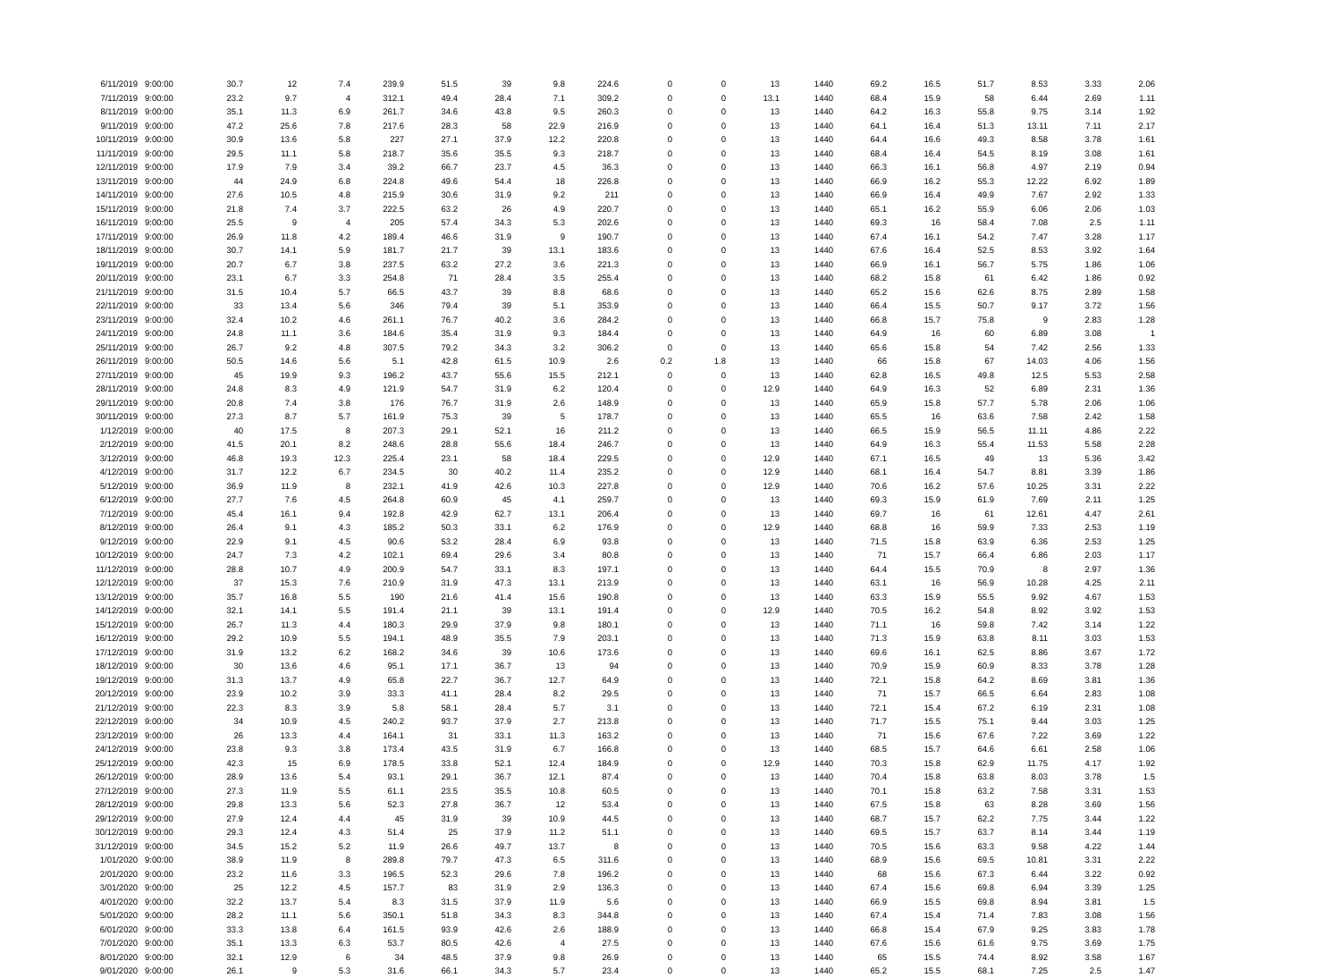| 6/11/2019 | 9:00:00 | 30.7 | 12 | 7.4 | 239.9 | 51.5 | 39 | 9.8 | 224.6 | 0 | 0 | 13 | 1440 | 69.2 | 16.5 | 51.7 | 8.53 | 3.33 | 2.06 |
| 7/11/2019 | 9:00:00 | 23.2 | 9.7 | 4 | 312.1 | 49.4 | 28.4 | 7.1 | 309.2 | 0 | 0 | 13.1 | 1440 | 68.4 | 15.9 | 58 | 6.44 | 2.69 | 1.11 |
| 8/11/2019 | 9:00:00 | 35.1 | 11.3 | 6.9 | 261.7 | 34.6 | 43.8 | 9.5 | 260.3 | 0 | 0 | 13 | 1440 | 64.2 | 16.3 | 55.8 | 9.75 | 3.14 | 1.92 |
| 9/11/2019 | 9:00:00 | 47.2 | 25.6 | 7.8 | 217.6 | 28.3 | 58 | 22.9 | 216.9 | 0 | 0 | 13 | 1440 | 64.1 | 16.4 | 51.3 | 13.11 | 7.11 | 2.17 |
| 10/11/2019 | 9:00:00 | 30.9 | 13.6 | 5.8 | 227 | 27.1 | 37.9 | 12.2 | 220.8 | 0 | 0 | 13 | 1440 | 64.4 | 16.6 | 49.3 | 8.58 | 3.78 | 1.61 |
| 11/11/2019 | 9:00:00 | 29.5 | 11.1 | 5.8 | 218.7 | 35.6 | 35.5 | 9.3 | 218.7 | 0 | 0 | 13 | 1440 | 68.4 | 16.4 | 54.5 | 8.19 | 3.08 | 1.61 |
| 12/11/2019 | 9:00:00 | 17.9 | 7.9 | 3.4 | 39.2 | 66.7 | 23.7 | 4.5 | 36.3 | 0 | 0 | 13 | 1440 | 66.3 | 16.1 | 56.8 | 4.97 | 2.19 | 0.94 |
| 13/11/2019 | 9:00:00 | 44 | 24.9 | 6.8 | 224.8 | 49.6 | 54.4 | 18 | 226.8 | 0 | 0 | 13 | 1440 | 66.9 | 16.2 | 55.3 | 12.22 | 6.92 | 1.89 |
| 14/11/2019 | 9:00:00 | 27.6 | 10.5 | 4.8 | 215.9 | 30.6 | 31.9 | 9.2 | 211 | 0 | 0 | 13 | 1440 | 66.9 | 16.4 | 49.9 | 7.67 | 2.92 | 1.33 |
| 15/11/2019 | 9:00:00 | 21.8 | 7.4 | 3.7 | 222.5 | 63.2 | 26 | 4.9 | 220.7 | 0 | 0 | 13 | 1440 | 65.1 | 16.2 | 55.9 | 6.06 | 2.06 | 1.03 |
| 16/11/2019 | 9:00:00 | 25.5 | 9 | 4 | 205 | 57.4 | 34.3 | 5.3 | 202.6 | 0 | 0 | 13 | 1440 | 69.3 | 16 | 58.4 | 7.08 | 2.5 | 1.11 |
| 17/11/2019 | 9:00:00 | 26.9 | 11.8 | 4.2 | 189.4 | 46.6 | 31.9 | 9 | 190.7 | 0 | 0 | 13 | 1440 | 67.4 | 16.1 | 54.2 | 7.47 | 3.28 | 1.17 |
| 18/11/2019 | 9:00:00 | 30.7 | 14.1 | 5.9 | 181.7 | 21.7 | 39 | 13.1 | 183.6 | 0 | 0 | 13 | 1440 | 67.6 | 16.4 | 52.5 | 8.53 | 3.92 | 1.64 |
| 19/11/2019 | 9:00:00 | 20.7 | 6.7 | 3.8 | 237.5 | 63.2 | 27.2 | 3.6 | 221.3 | 0 | 0 | 13 | 1440 | 66.9 | 16.1 | 56.7 | 5.75 | 1.86 | 1.06 |
| 20/11/2019 | 9:00:00 | 23.1 | 6.7 | 3.3 | 254.8 | 71 | 28.4 | 3.5 | 255.4 | 0 | 0 | 13 | 1440 | 68.2 | 15.8 | 61 | 6.42 | 1.86 | 0.92 |
| 21/11/2019 | 9:00:00 | 31.5 | 10.4 | 5.7 | 66.5 | 43.7 | 39 | 8.8 | 68.6 | 0 | 0 | 13 | 1440 | 65.2 | 15.6 | 62.6 | 8.75 | 2.89 | 1.58 |
| 22/11/2019 | 9:00:00 | 33 | 13.4 | 5.6 | 346 | 79.4 | 39 | 5.1 | 353.9 | 0 | 0 | 13 | 1440 | 66.4 | 15.5 | 50.7 | 9.17 | 3.72 | 1.56 |
| 23/11/2019 | 9:00:00 | 32.4 | 10.2 | 4.6 | 261.1 | 76.7 | 40.2 | 3.6 | 284.2 | 0 | 0 | 13 | 1440 | 66.8 | 15.7 | 75.8 | 9 | 2.83 | 1.28 |
| 24/11/2019 | 9:00:00 | 24.8 | 11.1 | 3.6 | 184.6 | 35.4 | 31.9 | 9.3 | 184.4 | 0 | 0 | 13 | 1440 | 64.9 | 16 | 60 | 6.89 | 3.08 | 1 |
| 25/11/2019 | 9:00:00 | 26.7 | 9.2 | 4.8 | 307.5 | 79.2 | 34.3 | 3.2 | 306.2 | 0 | 0 | 13 | 1440 | 65.6 | 15.8 | 54 | 7.42 | 2.56 | 1.33 |
| 26/11/2019 | 9:00:00 | 50.5 | 14.6 | 5.6 | 5.1 | 42.8 | 61.5 | 10.9 | 2.6 | 0.2 | 1.8 | 13 | 1440 | 66 | 15.8 | 67 | 14.03 | 4.06 | 1.56 |
| 27/11/2019 | 9:00:00 | 45 | 19.9 | 9.3 | 196.2 | 43.7 | 55.6 | 15.5 | 212.1 | 0 | 0 | 13 | 1440 | 62.8 | 16.5 | 49.8 | 12.5 | 5.53 | 2.58 |
| 28/11/2019 | 9:00:00 | 24.8 | 8.3 | 4.9 | 121.9 | 54.7 | 31.9 | 6.2 | 120.4 | 0 | 0 | 12.9 | 1440 | 64.9 | 16.3 | 52 | 6.89 | 2.31 | 1.36 |
| 29/11/2019 | 9:00:00 | 20.8 | 7.4 | 3.8 | 176 | 76.7 | 31.9 | 2.6 | 148.9 | 0 | 0 | 13 | 1440 | 65.9 | 15.8 | 57.7 | 5.78 | 2.06 | 1.06 |
| 30/11/2019 | 9:00:00 | 27.3 | 8.7 | 5.7 | 161.9 | 75.3 | 39 | 5 | 178.7 | 0 | 0 | 13 | 1440 | 65.5 | 16 | 63.6 | 7.58 | 2.42 | 1.58 |
| 1/12/2019 | 9:00:00 | 40 | 17.5 | 8 | 207.3 | 29.1 | 52.1 | 16 | 211.2 | 0 | 0 | 13 | 1440 | 66.5 | 15.9 | 56.5 | 11.11 | 4.86 | 2.22 |
| 2/12/2019 | 9:00:00 | 41.5 | 20.1 | 8.2 | 248.6 | 28.8 | 55.6 | 18.4 | 246.7 | 0 | 0 | 13 | 1440 | 64.9 | 16.3 | 55.4 | 11.53 | 5.58 | 2.28 |
| 3/12/2019 | 9:00:00 | 46.8 | 19.3 | 12.3 | 225.4 | 23.1 | 58 | 18.4 | 229.5 | 0 | 0 | 12.9 | 1440 | 67.1 | 16.5 | 49 | 13 | 5.36 | 3.42 |
| 4/12/2019 | 9:00:00 | 31.7 | 12.2 | 6.7 | 234.5 | 30 | 40.2 | 11.4 | 235.2 | 0 | 0 | 12.9 | 1440 | 68.1 | 16.4 | 54.7 | 8.81 | 3.39 | 1.86 |
| 5/12/2019 | 9:00:00 | 36.9 | 11.9 | 8 | 232.1 | 41.9 | 42.6 | 10.3 | 227.8 | 0 | 0 | 12.9 | 1440 | 70.6 | 16.2 | 57.6 | 10.25 | 3.31 | 2.22 |
| 6/12/2019 | 9:00:00 | 27.7 | 7.6 | 4.5 | 264.8 | 60.9 | 45 | 4.1 | 259.7 | 0 | 0 | 13 | 1440 | 69.3 | 15.9 | 61.9 | 7.69 | 2.11 | 1.25 |
| 7/12/2019 | 9:00:00 | 45.4 | 16.1 | 9.4 | 192.8 | 42.9 | 62.7 | 13.1 | 206.4 | 0 | 0 | 13 | 1440 | 69.7 | 16 | 61 | 12.61 | 4.47 | 2.61 |
| 8/12/2019 | 9:00:00 | 26.4 | 9.1 | 4.3 | 185.2 | 50.3 | 33.1 | 6.2 | 176.9 | 0 | 0 | 12.9 | 1440 | 68.8 | 16 | 59.9 | 7.33 | 2.53 | 1.19 |
| 9/12/2019 | 9:00:00 | 22.9 | 9.1 | 4.5 | 90.6 | 53.2 | 28.4 | 6.9 | 93.8 | 0 | 0 | 13 | 1440 | 71.5 | 15.8 | 63.9 | 6.36 | 2.53 | 1.25 |
| 10/12/2019 | 9:00:00 | 24.7 | 7.3 | 4.2 | 102.1 | 69.4 | 29.6 | 3.4 | 80.8 | 0 | 0 | 13 | 1440 | 71 | 15.7 | 66.4 | 6.86 | 2.03 | 1.17 |
| 11/12/2019 | 9:00:00 | 28.8 | 10.7 | 4.9 | 200.9 | 54.7 | 33.1 | 8.3 | 197.1 | 0 | 0 | 13 | 1440 | 64.4 | 15.5 | 70.9 | 8 | 2.97 | 1.36 |
| 12/12/2019 | 9:00:00 | 37 | 15.3 | 7.6 | 210.9 | 31.9 | 47.3 | 13.1 | 213.9 | 0 | 0 | 13 | 1440 | 63.1 | 16 | 56.9 | 10.28 | 4.25 | 2.11 |
| 13/12/2019 | 9:00:00 | 35.7 | 16.8 | 5.5 | 190 | 21.6 | 41.4 | 15.6 | 190.8 | 0 | 0 | 13 | 1440 | 63.3 | 15.9 | 55.5 | 9.92 | 4.67 | 1.53 |
| 14/12/2019 | 9:00:00 | 32.1 | 14.1 | 5.5 | 191.4 | 21.1 | 39 | 13.1 | 191.4 | 0 | 0 | 12.9 | 1440 | 70.5 | 16.2 | 54.8 | 8.92 | 3.92 | 1.53 |
| 15/12/2019 | 9:00:00 | 26.7 | 11.3 | 4.4 | 180.3 | 29.9 | 37.9 | 9.8 | 180.1 | 0 | 0 | 13 | 1440 | 71.1 | 16 | 59.8 | 7.42 | 3.14 | 1.22 |
| 16/12/2019 | 9:00:00 | 29.2 | 10.9 | 5.5 | 194.1 | 48.9 | 35.5 | 7.9 | 203.1 | 0 | 0 | 13 | 1440 | 71.3 | 15.9 | 63.8 | 8.11 | 3.03 | 1.53 |
| 17/12/2019 | 9:00:00 | 31.9 | 13.2 | 6.2 | 168.2 | 34.6 | 39 | 10.6 | 173.6 | 0 | 0 | 13 | 1440 | 69.6 | 16.1 | 62.5 | 8.86 | 3.67 | 1.72 |
| 18/12/2019 | 9:00:00 | 30 | 13.6 | 4.6 | 95.1 | 17.1 | 36.7 | 13 | 94 | 0 | 0 | 13 | 1440 | 70.9 | 15.9 | 60.9 | 8.33 | 3.78 | 1.28 |
| 19/12/2019 | 9:00:00 | 31.3 | 13.7 | 4.9 | 65.8 | 22.7 | 36.7 | 12.7 | 64.9 | 0 | 0 | 13 | 1440 | 72.1 | 15.8 | 64.2 | 8.69 | 3.81 | 1.36 |
| 20/12/2019 | 9:00:00 | 23.9 | 10.2 | 3.9 | 33.3 | 41.1 | 28.4 | 8.2 | 29.5 | 0 | 0 | 13 | 1440 | 71 | 15.7 | 66.5 | 6.64 | 2.83 | 1.08 |
| 21/12/2019 | 9:00:00 | 22.3 | 8.3 | 3.9 | 5.8 | 58.1 | 28.4 | 5.7 | 3.1 | 0 | 0 | 13 | 1440 | 72.1 | 15.4 | 67.2 | 6.19 | 2.31 | 1.08 |
| 22/12/2019 | 9:00:00 | 34 | 10.9 | 4.5 | 240.2 | 93.7 | 37.9 | 2.7 | 213.8 | 0 | 0 | 13 | 1440 | 71.7 | 15.5 | 75.1 | 9.44 | 3.03 | 1.25 |
| 23/12/2019 | 9:00:00 | 26 | 13.3 | 4.4 | 164.1 | 31 | 33.1 | 11.3 | 163.2 | 0 | 0 | 13 | 1440 | 71 | 15.6 | 67.6 | 7.22 | 3.69 | 1.22 |
| 24/12/2019 | 9:00:00 | 23.8 | 9.3 | 3.8 | 173.4 | 43.5 | 31.9 | 6.7 | 166.8 | 0 | 0 | 13 | 1440 | 68.5 | 15.7 | 64.6 | 6.61 | 2.58 | 1.06 |
| 25/12/2019 | 9:00:00 | 42.3 | 15 | 6.9 | 178.5 | 33.8 | 52.1 | 12.4 | 184.9 | 0 | 0 | 12.9 | 1440 | 70.3 | 15.8 | 62.9 | 11.75 | 4.17 | 1.92 |
| 26/12/2019 | 9:00:00 | 28.9 | 13.6 | 5.4 | 93.1 | 29.1 | 36.7 | 12.1 | 87.4 | 0 | 0 | 13 | 1440 | 70.4 | 15.8 | 63.8 | 8.03 | 3.78 | 1.5 |
| 27/12/2019 | 9:00:00 | 27.3 | 11.9 | 5.5 | 61.1 | 23.5 | 35.5 | 10.8 | 60.5 | 0 | 0 | 13 | 1440 | 70.1 | 15.8 | 63.2 | 7.58 | 3.31 | 1.53 |
| 28/12/2019 | 9:00:00 | 29.8 | 13.3 | 5.6 | 52.3 | 27.8 | 36.7 | 12 | 53.4 | 0 | 0 | 13 | 1440 | 67.5 | 15.8 | 63 | 8.28 | 3.69 | 1.56 |
| 29/12/2019 | 9:00:00 | 27.9 | 12.4 | 4.4 | 45 | 31.9 | 39 | 10.9 | 44.5 | 0 | 0 | 13 | 1440 | 68.7 | 15.7 | 62.2 | 7.75 | 3.44 | 1.22 |
| 30/12/2019 | 9:00:00 | 29.3 | 12.4 | 4.3 | 51.4 | 25 | 37.9 | 11.2 | 51.1 | 0 | 0 | 13 | 1440 | 69.5 | 15.7 | 63.7 | 8.14 | 3.44 | 1.19 |
| 31/12/2019 | 9:00:00 | 34.5 | 15.2 | 5.2 | 11.9 | 26.6 | 49.7 | 13.7 | 8 | 0 | 0 | 13 | 1440 | 70.5 | 15.6 | 63.3 | 9.58 | 4.22 | 1.44 |
| 1/01/2020 | 9:00:00 | 38.9 | 11.9 | 8 | 289.8 | 79.7 | 47.3 | 6.5 | 311.6 | 0 | 0 | 13 | 1440 | 68.9 | 15.6 | 69.5 | 10.81 | 3.31 | 2.22 |
| 2/01/2020 | 9:00:00 | 23.2 | 11.6 | 3.3 | 196.5 | 52.3 | 29.6 | 7.8 | 196.2 | 0 | 0 | 13 | 1440 | 68 | 15.6 | 67.3 | 6.44 | 3.22 | 0.92 |
| 3/01/2020 | 9:00:00 | 25 | 12.2 | 4.5 | 157.7 | 83 | 31.9 | 2.9 | 136.3 | 0 | 0 | 13 | 1440 | 67.4 | 15.6 | 69.8 | 6.94 | 3.39 | 1.25 |
| 4/01/2020 | 9:00:00 | 32.2 | 13.7 | 5.4 | 8.3 | 31.5 | 37.9 | 11.9 | 5.6 | 0 | 0 | 13 | 1440 | 66.9 | 15.5 | 69.8 | 8.94 | 3.81 | 1.5 |
| 5/01/2020 | 9:00:00 | 28.2 | 11.1 | 5.6 | 350.1 | 51.8 | 34.3 | 8.3 | 344.8 | 0 | 0 | 13 | 1440 | 67.4 | 15.4 | 71.4 | 7.83 | 3.08 | 1.56 |
| 6/01/2020 | 9:00:00 | 33.3 | 13.8 | 6.4 | 161.5 | 93.9 | 42.6 | 2.6 | 188.9 | 0 | 0 | 13 | 1440 | 66.8 | 15.4 | 67.9 | 9.25 | 3.83 | 1.78 |
| 7/01/2020 | 9:00:00 | 35.1 | 13.3 | 6.3 | 53.7 | 80.5 | 42.6 | 4 | 27.5 | 0 | 0 | 13 | 1440 | 67.6 | 15.6 | 61.6 | 9.75 | 3.69 | 1.75 |
| 8/01/2020 | 9:00:00 | 32.1 | 12.9 | 6 | 34 | 48.5 | 37.9 | 9.8 | 26.9 | 0 | 0 | 13 | 1440 | 65 | 15.5 | 74.4 | 8.92 | 3.58 | 1.67 |
| 9/01/2020 | 9:00:00 | 26.1 | 9 | 5.3 | 31.6 | 66.1 | 34.3 | 5.7 | 23.4 | 0 | 0 | 13 | 1440 | 65.2 | 15.5 | 68.1 | 7.25 | 2.5 | 1.47 |